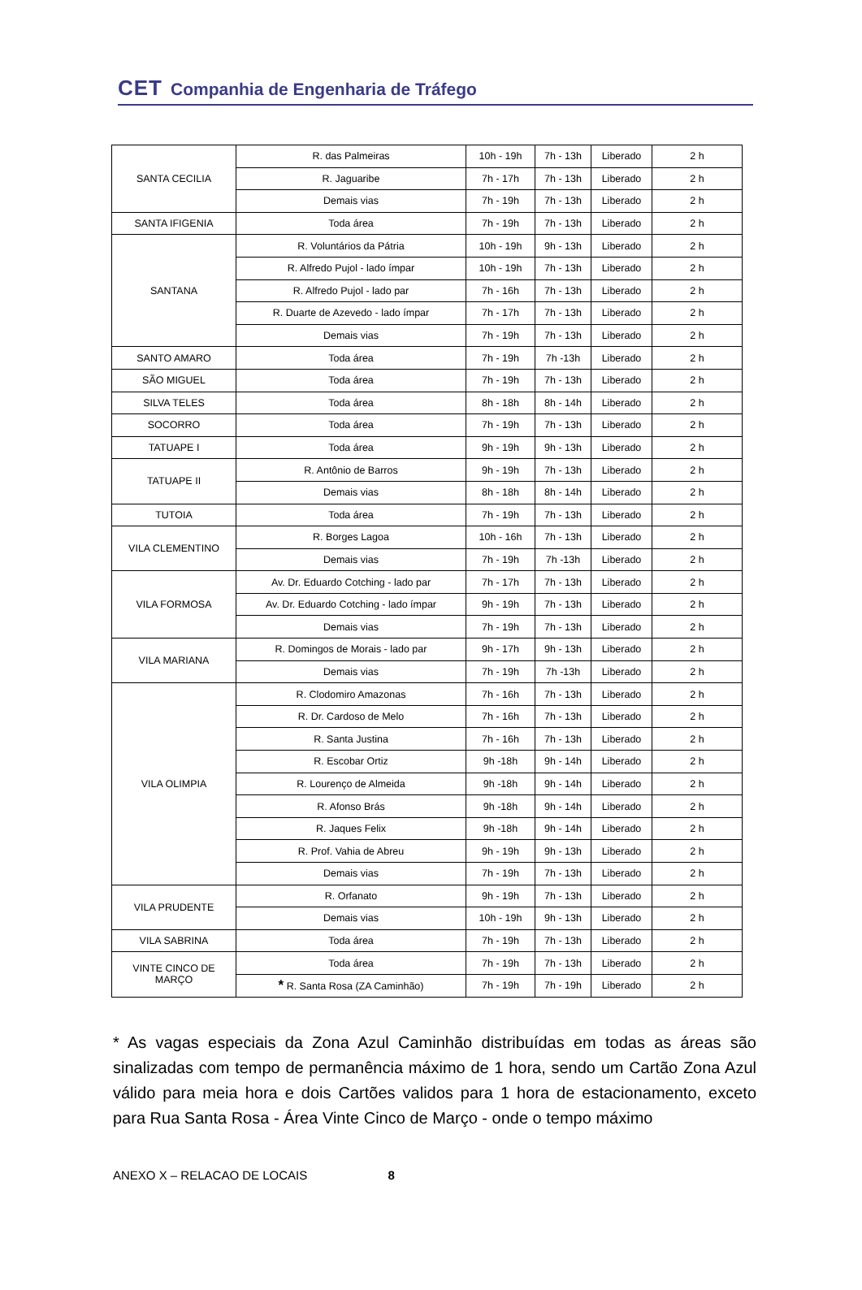CET Companhia de Engenharia de Tráfego
| SANTA CECILIA | R. das Palmeiras | 10h - 19h | 7h - 13h | Liberado | 2 h |
| | R. Jaguaribe | 7h - 17h | 7h - 13h | Liberado | 2 h |
| | Demais vias | 7h - 19h | 7h - 13h | Liberado | 2 h |
| SANTA IFIGENIA | Toda área | 7h - 19h | 7h - 13h | Liberado | 2 h |
| SANTANA | R. Voluntários da Pátria | 10h - 19h | 9h - 13h | Liberado | 2 h |
| | R. Alfredo Pujol - lado ímpar | 10h - 19h | 7h - 13h | Liberado | 2 h |
| | R. Alfredo Pujol - lado par | 7h - 16h | 7h - 13h | Liberado | 2 h |
| | R. Duarte de Azevedo - lado ímpar | 7h - 17h | 7h - 13h | Liberado | 2 h |
| | Demais vias | 7h - 19h | 7h - 13h | Liberado | 2 h |
| SANTO AMARO | Toda área | 7h - 19h | 7h -13h | Liberado | 2 h |
| SÃO MIGUEL | Toda área | 7h - 19h | 7h - 13h | Liberado | 2 h |
| SILVA TELES | Toda área | 8h - 18h | 8h - 14h | Liberado | 2 h |
| SOCORRO | Toda área | 7h - 19h | 7h - 13h | Liberado | 2 h |
| TATUAPE I | Toda área | 9h - 19h | 9h - 13h | Liberado | 2 h |
| TATUAPE II | R. Antônio de Barros | 9h - 19h | 7h - 13h | Liberado | 2 h |
| | Demais vias | 8h - 18h | 8h - 14h | Liberado | 2 h |
| TUTOIA | Toda área | 7h - 19h | 7h - 13h | Liberado | 2 h |
| VILA CLEMENTINO | R. Borges Lagoa | 10h - 16h | 7h - 13h | Liberado | 2 h |
| | Demais vias | 7h - 19h | 7h -13h | Liberado | 2 h |
| VILA FORMOSA | Av. Dr. Eduardo Cotching - lado par | 7h - 17h | 7h - 13h | Liberado | 2 h |
| | Av. Dr. Eduardo Cotching - lado ímpar | 9h - 19h | 7h - 13h | Liberado | 2 h |
| | Demais vias | 7h - 19h | 7h - 13h | Liberado | 2 h |
| VILA MARIANA | R. Domingos de Morais - lado par | 9h - 17h | 9h - 13h | Liberado | 2 h |
| | Demais vias | 7h - 19h | 7h -13h | Liberado | 2 h |
| VILA OLIMPIA | R. Clodomiro Amazonas | 7h - 16h | 7h - 13h | Liberado | 2 h |
| | R. Dr. Cardoso de Melo | 7h - 16h | 7h - 13h | Liberado | 2 h |
| | R. Santa Justina | 7h - 16h | 7h - 13h | Liberado | 2 h |
| | R. Escobar Ortiz | 9h -18h | 9h - 14h | Liberado | 2 h |
| | R. Lourenço de Almeida | 9h -18h | 9h - 14h | Liberado | 2 h |
| | R. Afonso Brás | 9h -18h | 9h - 14h | Liberado | 2 h |
| | R. Jaques Felix | 9h -18h | 9h - 14h | Liberado | 2 h |
| | R. Prof. Vahia de Abreu | 9h - 19h | 9h - 13h | Liberado | 2 h |
| | Demais vias | 7h - 19h | 7h - 13h | Liberado | 2 h |
| VILA PRUDENTE | R. Orfanato | 9h - 19h | 7h - 13h | Liberado | 2 h |
| | Demais vias | 10h - 19h | 9h - 13h | Liberado | 2 h |
| VILA SABRINA | Toda área | 7h - 19h | 7h - 13h | Liberado | 2 h |
| VINTE CINCO DE MARÇO | Toda área | 7h - 19h | 7h - 13h | Liberado | 2 h |
| | * R. Santa Rosa (ZA Caminhão) | 7h - 19h | 7h - 19h | Liberado | 2 h |
* As vagas especiais da Zona Azul Caminhão distribuídas em todas as áreas são sinalizadas com tempo de permanência máximo de 1 hora, sendo um Cartão Zona Azul válido para meia hora e dois Cartões validos para 1 hora de estacionamento, exceto para Rua Santa Rosa - Área Vinte Cinco de Março - onde o tempo máximo
ANEXO X – RELACAO DE LOCAIS 8